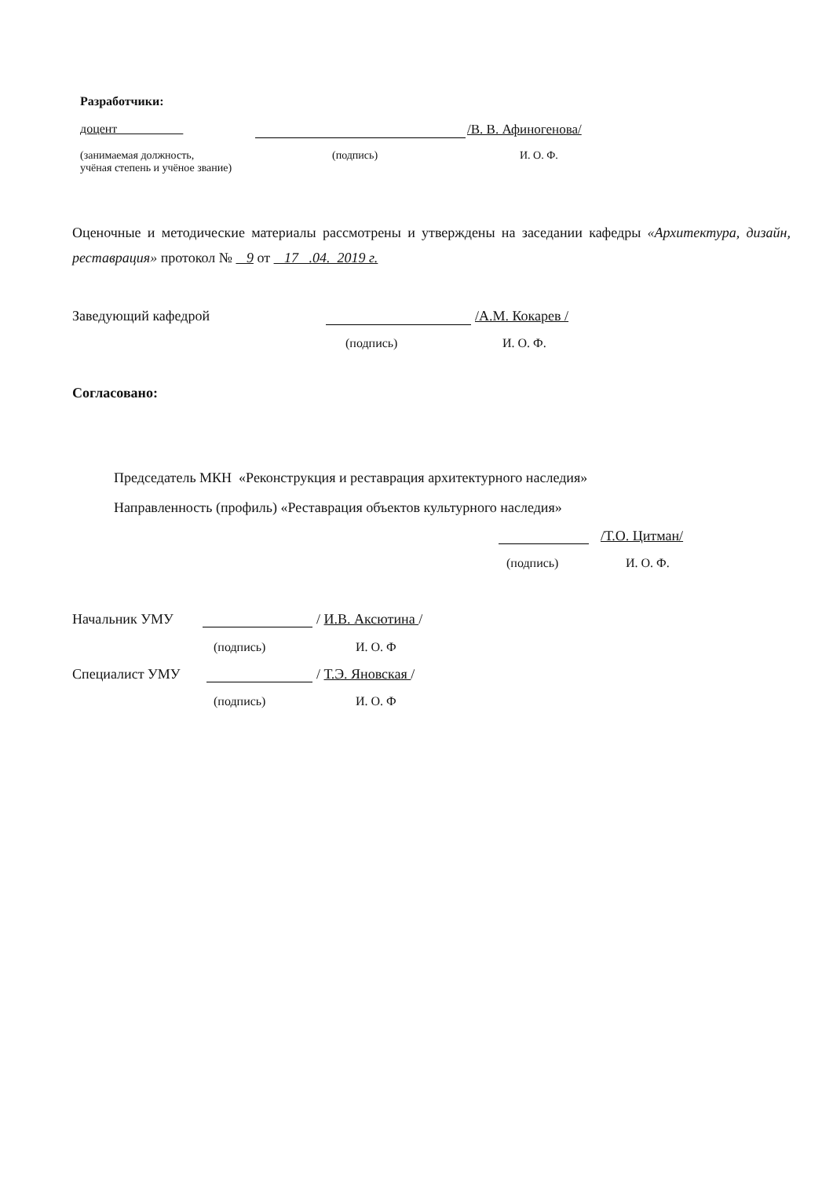Разработчики:
доцент /В. В. Афиногенова/
(занимаемая должность,
учёная степень и учёное звание)
(подпись) И. О. Ф.
Оценочные и методические материалы рассмотрены и утверждены на заседании кафедры «Архитектура, дизайн, реставрация» протокол № 9 от 17 .04. 2019 г.
Заведующий кафедрой /А.М. Кокарев /
(подпись) И. О. Ф.
Согласовано:
Председатель МКН «Реконструкция и реставрация архитектурного наследия»
Направленность (профиль) «Реставрация объектов культурного наследия»
/Т.О. Цитман/
(подпись) И. О. Ф.
Начальник УМУ / И.В. Аксютина /
(подпись) И. О. Ф
Специалист УМУ / Т.Э. Яновская /
(подпись) И. О. Ф